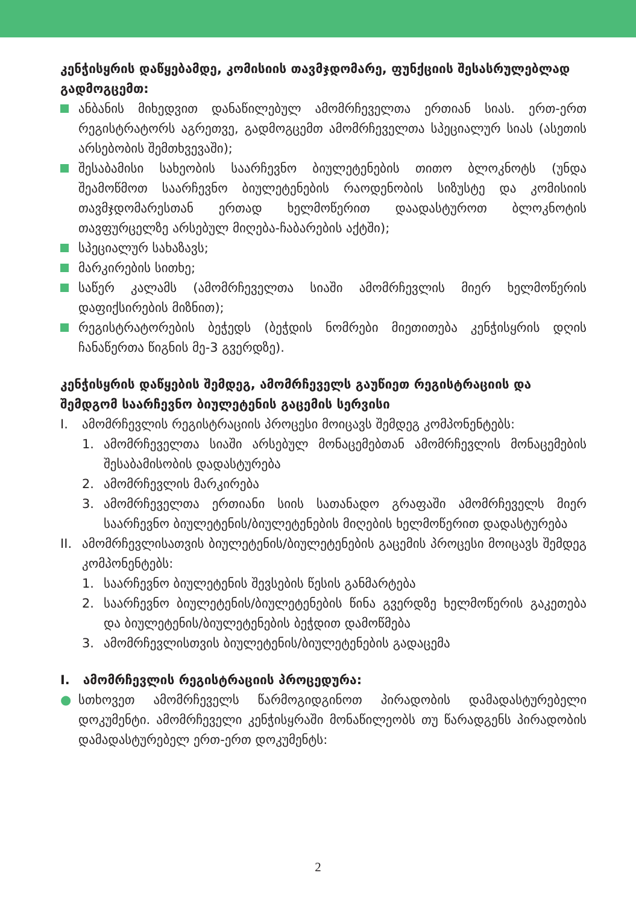კენჭისყრის დაწყებამდე, კომისიის თავმჯდომარე, ფუნქციის შესასრულებლად გადმოგცემთ:
ანბანის მიხედვით დანაწილებულ ამომრჩეველთა ერთიან სიას. ერთ-ერთ რეგისტრატორს აგრეთვე, გადმოგცემთ ამომრჩეველთა სპეციალურ სიას (ასეთის არსებობის შემთხვევაში);
შესაბამისი სახეობის საარჩევნო ბიულეტენების თითო ბლოკნოტს (უნდა შეამოწმოთ საარჩევნო ბიულეტენების რაოდენობის სიზუსტე და კომისიის თავმჯდომარესთან ერთად ხელმოწერით დაადასტუროთ ბლოკნოტის თავფურცელზე არსებულ მიღება-ჩაბარების აქტში);
სპეციალურ სახაზავს;
მარკირების სითხე;
საწერ კალამს (ამომრჩეველთა სიაში ამომრჩევლის მიერ ხელმოწერის დაფიქსირების მიზნით);
რეგისტრატორების ბეჭედს (ბეჭდის ნომრები მიეთითება კენჭისყრის დღის ჩანაწერთა წიგნის მე-3 გვერდზე).
კენჭისყრის დაწყების შემდეგ, ამომრჩეველს გაუწიეთ რეგისტრაციის და შემდგომ საარჩევნო ბიულეტენის გაცემის სერვისი
I. ამომრჩევლის რეგისტრაციის პროცესი მოიცავს შემდეგ კომპონენტებს:
1. ამომრჩეველთა სიაში არსებულ მონაცემებთან ამომრჩევლის მონაცემების შესაბამისობის დადასტურება
2. ამომრჩევლის მარკირება
3. ამომრჩეველთა ერთიანი სიის სათანადო გრაფაში ამომრჩეველს მიერ საარჩევნო ბიულეტენის/ბიულეტენების მიღების ხელმოწერით დადასტურება
II. ამომრჩევლისათვის ბიულეტენის/ბიულეტენების გაცემის პროცესი მოიცავს შემდეგ კომპონენტებს:
1. საარჩევნო ბიულეტენის შევსების წესის განმარტება
2. საარჩევნო ბიულეტენის/ბიულეტენების წინა გვერდზე ხელმოწერის გაკეთება და ბიულეტენის/ბიულეტენების ბეჭდით დამოწმება
3. ამომრჩევლისთვის ბიულეტენის/ბიულეტენების გადაცემა
I. ამომრჩევლის რეგისტრაციის პროცედურა:
● სთხოვეთ ამომრჩეველს წარმოგიდგინოთ პირადობის დამადასტურებელი დოკუმენტი. ამომრჩეველი კენჭისყრაში მონაწილეობს თუ წარადგენს პირადობის დამადასტურებელ ერთ-ერთ დოკუმენტს:
2